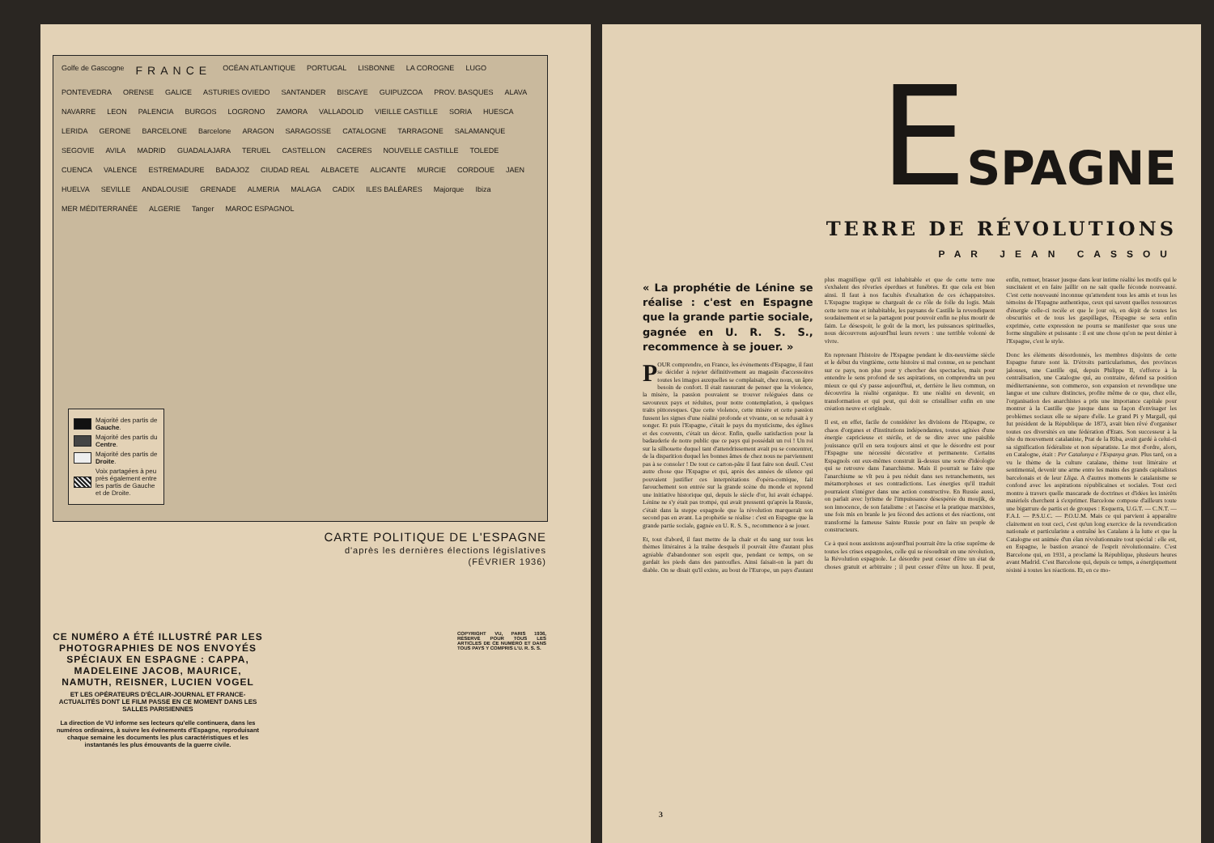Golfe de Gascogne FRANCE OCÉAN ATLANTIQUE PORTUGAL LISBONNE LA COROGNE LUGO PONTEVEDRA ORENSE GALICE ASTURIES OVIEDO SANTANDER BISCAYE GUIPUZCOA PROV. BASQUES ALAVA NAVARRE LEON PALENCIA BURGOS LOGRONO ZAMORA VALLADOLID VIEILLE CASTILLE SORIA HUESCA LERIDA GERONE BARCELONE Barcelone ARAGON SARAGOSSE CATALOGNE TARRAGONE SALAMANQUE SEGOVIE AVILA MADRID GUADALAJARA TERUEL CASTELLON CACERES NOUVELLE CASTILLE TOLEDE CUENCA VALENCE ESTREMADURE BADAJOZ CIUDAD REAL ALBACETE ALICANTE MURCIE CORDOUE JAEN HUELVA SEVILLE ANDALOUSIE GRENADE ALMERIA MALAGA CADIX ILES BALÉARES Majorque Ibiza MER MÉDITERRANÉE ALGERIE Tanger MAROC ESPAGNOL
Majorité des partis de Gauche.
Majorité des partis du Centre.
Majorité des partis de Droite.
Voix partagées à peu près également entre les partis de Gauche et de Droite.
CARTE POLITIQUE DE L'ESPAGNE
d'après les dernières élections législatives
(FÉVRIER 1936)
CE NUMÉRO A ÉTÉ ILLUSTRÉ PAR LES PHOTOGRAPHIES DE NOS ENVOYÉS SPÉCIAUX EN ESPAGNE : CAPPA, MADELEINE JACOB, MAURICE, NAMUTH, REISNER, LUCIEN VOGEL
ET LES OPÉRATEURS D'ÉCLAIR-JOURNAL ET FRANCE-ACTUALITÉS DONT LE FILM PASSE EN CE MOMENT DANS LES SALLES PARISIENNES
La direction de VU informe ses lecteurs qu'elle continuera, dans les numéros ordinaires, à suivre les événements d'Espagne, reproduisant chaque semaine les documents les plus caractéristiques et les instantanés les plus émouvants de la guerre civile.
COPYRIGHT VU, PARIS 1936, RÉSERVÉ POUR TOUS LES ARTICLES DE CE NUMÉRO ET DANS TOUS PAYS Y COMPRIS L'U. R. S. S.
ESPAGNE
TERRE DE RÉVOLUTIONS
PAR JEAN CASSOU
« La prophétie de Lénine se réalise : c'est en Espagne que la grande partie sociale, gagnée en U. R. S. S., recommence à se jouer. »
POUR comprendre, en France, les événements d'Espagne, il faut se décider à rejeter définitivement au magasin d'accessoires toutes les images auxquelles se complaisait, chez nous, un âpre besoin de confort. Il était rassurant de penser que la violence, la misère, la passion pouvaient se trouver reléguées dans ce savoureux pays et réduites, pour notre contemplation, à quelques traits pittoresques. Que cette violence, cette misère et cette passion fussent les signes d'une réalité profonde et vivante, on se refusait à y songer. Et puis l'Espagne, c'était le pays du mysticisme, des églises et des couvents, c'était un décor. Enfin, quelle satisfaction pour la badauderie de notre public que ce pays qui possédait un roi ! Un roi sur la silhouette duquel tant d'attendrissement avait pu se concentrer, de la disparition duquel les bonnes âmes de chez nous ne parviennent pas à se consoler ! De tout ce carton-pâte il faut faire son deuil. C'est autre chose que l'Espagne et qui, après des années de silence qui pouvaient justifier ces interprétations d'opéra-comique, fait farouchement son entrée sur la grande scène du monde et reprend une initiative historique qui, depuis le siècle d'or, lui avait échappé. Lénine ne s'y était pas trompé, qui avait pressenti qu'après la Russie, c'était dans la steppe espagnole que la révolution marquerait son second pas en avant. La prophétie se réalise : c'est en Espagne que la grande partie sociale, gagnée en U. R. S. S., recommence à se jouer.
Et, tout d'abord, il faut mettre de la chair et du sang sur tous les thèmes littéraires à la traîne desquels il pouvait être d'autant plus agréable d'abandonner son esprit que, pendant ce temps, on se gardait les pieds dans des pantoufles. Ainsi faisait-on la part du diable. On se disait qu'il existe, au bout de l'Europe, un pays d'autant plus magnifique qu'il est inhabitable et que de cette terre nue s'exhalent des rêveries éperdues et funèbres. Et que cela est bien ainsi. Il faut à nos facultés d'exaltation de ces échappatoires. L'Espagne tragique se chargeait de ce rôle de folle du logis. Mais cette terre nue et inhabitable, les paysans de Castille la revendiquent soudainement et se la partagent pour pouvoir enfin ne plus mourir de faim. Le désespoir, le goût de la mort, les puissances spirituelles, nous découvrons aujourd'hui leurs revers : une terrible volonté de vivre.
En reprenant l'histoire de l'Espagne pendant le dix-neuvième siècle et le début du vingtième, cette histoire si mal connue, en se penchant sur ce pays, non plus pour y chercher des spectacles, mais pour entendre le sens profond de ses aspirations, on comprendra un peu mieux ce qui s'y passe aujourd'hui, et, derrière le lieu commun, on découvrira la réalité organique. Et une réalité en devenir, en transformation et qui peut, qui doit se cristalliser enfin en une création neuve et originale.
Il est, en effet, facile de considérer les divisions de l'Espagne, ce chaos d'organes et d'institutions indépendantes, toutes agitées d'une énergie capricieuse et stérile, et de se dire avec une paisible jouissance qu'il en sera toujours ainsi et que le désordre est pour l'Espagne une nécessité décorative et permanente. Certains Espagnols ont eux-mêmes construit là-dessus une sorte d'idéologie qui se retrouve dans l'anarchisme. Mais il pourrait se faire que l'anarchisme se vît peu à peu réduit dans ses retranchements, ses métamorphoses et ses contradictions. Les énergies qu'il traduit pourraient s'intégrer dans une action constructive. En Russie aussi, on parlait avec lyrisme de l'impuissance désespérée du moujik, de son innocence, de son fatalisme : et l'ascèse et la pratique marxistes, une fois mis en branle le jeu fécond des actions et des réactions, ont transformé la fameuse Sainte Russie pour en faire un peuple de constructeurs.
Ce à quoi nous assistons aujourd'hui pourrait être la crise suprême de toutes les crises espagnoles, celle qui se résoudrait en une révolution, la Révolution espagnole. Le désordre peut cesser d'être un état de choses gratuit et arbitraire ; il peut cesser d'être un luxe. Il peut, enfin, remuer, brasser jusque dans leur intime réalité les motifs qui le suscitaient et en faire jaillir on ne sait quelle féconde nouveauté. C'est cette nouveauté inconnue qu'attendent tous les amis et tous les témoins de l'Espagne authentique, ceux qui savent quelles ressources d'énergie celle-ci recèle et que le jour où, en dépit de toutes les obscurités et de tous les gaspillages, l'Espagne se sera enfin exprimée, cette expression ne pourra se manifester que sous une forme singulière et puissante : il est une chose qu'on ne peut dénier à l'Espagne, c'est le style.
Donc les éléments désordonnés, les membres disjoints de cette Espagne future sont là. D'étroits particularismes, des provinces jalouses, une Castille qui, depuis Philippe II, s'efforce à la centralisation, une Catalogne qui, au contraire, défend sa position méditerranéenne, son commerce, son expansion et revendique une langue et une culture distinctes, profite même de ce que, chez elle, l'organisation des anarchistes a pris une importance capitale pour montrer à la Castille que jusque dans sa façon d'envisager les problèmes sociaux elle se sépare d'elle. Le grand Pi y Margall, qui fut président de la République de 1873, avait bien rêvé d'organiser toutes ces diversités en une fédération d'Etats. Son successeur à la tête du mouvement catalaniste, Prat de la Riba, avait gardé à celui-ci sa signification fédéraliste et non séparatiste. Le mot d'ordre, alors, en Catalogne, était : Per Catalunya e l'Espanya gran. Plus tard, on a vu le thème de la culture catalane, thème tout littéraire et sentimental, devenir une arme entre les mains des grands capitalistes barcelonais et de leur Lliga. A d'autres moments le catalanisme se confond avec les aspirations républicaines et sociales. Tout ceci montre à travers quelle mascarade de doctrines et d'idées les intérêts matériels cherchent à s'exprimer. Barcelone compose d'ailleurs toute une bigarrure de partis et de groupes : Esquerra, U.G.T. — C.N.T. — F.A.I. — P.S.U.C. — P.O.U.M. Mais ce qui parvient à apparaître clairement en tout ceci, c'est qu'un long exercice de la revendication nationale et particulariste a entraîné les Catalans à la lutte et que la Catalogne est animée d'un élan révolutionnaire tout spécial : elle est, en Espagne, le bastion avancé de l'esprit révolutionnaire. C'est Barcelone qui, en 1931, a proclamé la République, plusieurs heures avant Madrid. C'est Barcelone qui, depuis ce temps, a énergiquement résisté à toutes les réactions. Et, en ce mo-
3